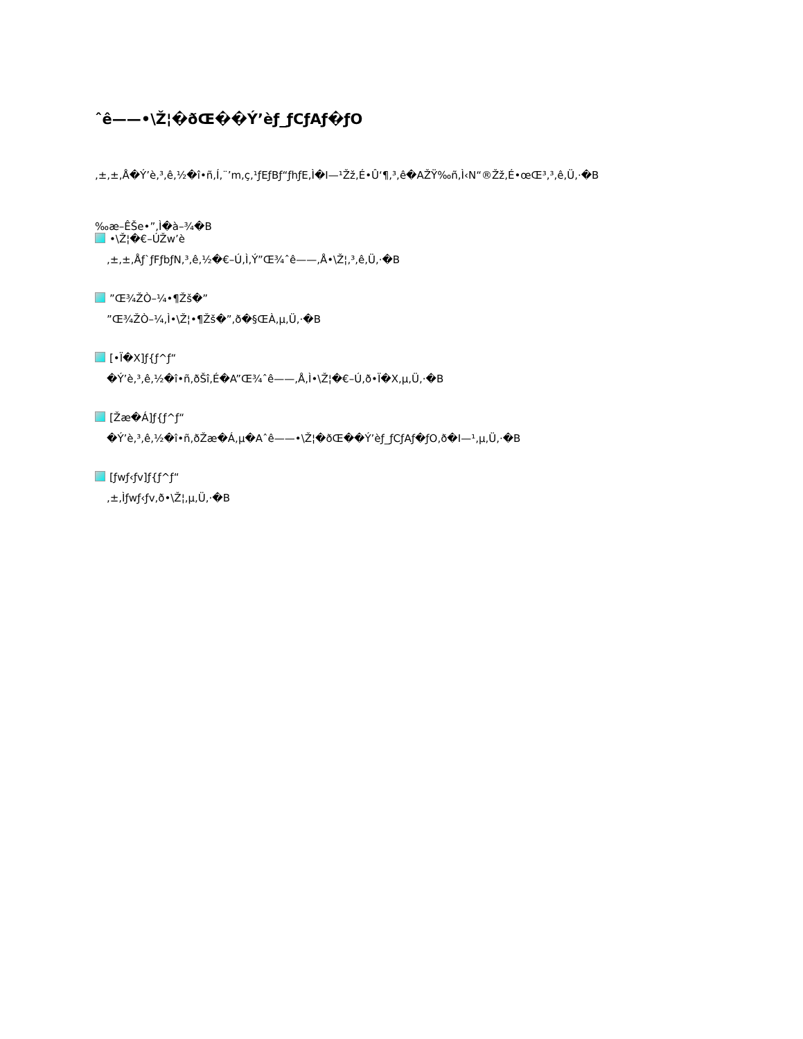ˆê——•\Ž¦�ðŒ��Ý’èƒ_ƒCƒAƒ�ƒO
,±,±,Å�Ý’è,³,ê,½�î•ñ,Í,¨’m,ç,¹ƒEƒBƒ“ƒhƒE,Ì�I—¹Žž,É•Û‘¶,³,ê�AŽŸ‰ñ,Ì‹N“®Žž,É•œŒ³,³,ê,Ü,·�B
‰æ–ÊŠe•”,Ì�à–¾�B
•\Ž¦�€–ÚŽw’è
,±,±,Åƒ`ƒFƒbƒN,³,ê,½�€–Ú,Ì,Ý”Œ¾ˆê——,Å•\Ž¦,³,ê,Ü,·�B
”Œ¾ŽÒ–¼•¶Žš�”
”Œ¾ŽÒ–¼,Ì•\Ž¦•¶Žš�”,ð�§ŒÀ,µ,Ü,·�B
[•Ï�X]ƒ{ƒ^ƒ“
�Ý’è,³,ê,½�î•ñ,ðŠî,É�A”Œ¾ˆê——,Å,Ì•\Ž¦�€–Ú,ð•Ï�X,µ,Ü,·�B
[Žæ�Á]ƒ{ƒ^ƒ“
�Ý’è,³,ê,½�î•ñ,ðŽæ�Á,µ�Aˆê——•\Ž¦�ðŒ��Ý’èƒ_ƒCƒAƒ�ƒO,ð�I—¹,µ,Ü,·�B
[ƒwƒ‹ƒv]ƒ{ƒ^ƒ“
,±,Ìƒwƒ‹ƒv,ð•\Ž¦,µ,Ü,·�B